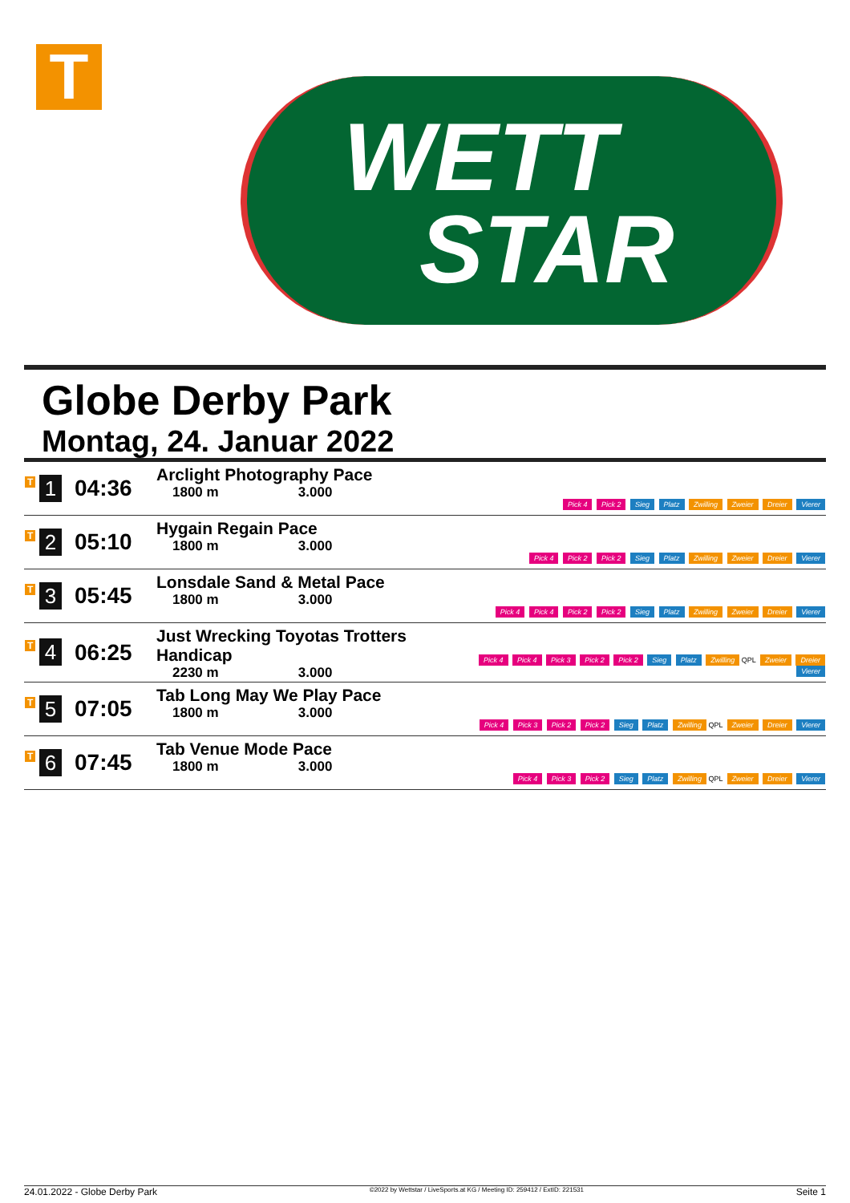T
WETT
STAR
Globe Derby Park
Montag, 24. Januar 2022
| T 1 | 04:36 | Arclight Photography Pace 1800 m 3.000 | Pick 4 Pick 2 Sieg Platz Zwilling Zweier Dreier Vierer |
| T 2 | 05:10 | Hygain Regain Pace 1800 m 3.000 | Pick 4 Pick 2 Pick 2 Sieg Platz Zwilling Zweier Dreier Vierer |
| T 3 | 05:45 | Lonsdale Sand & Metal Pace 1800 m 3.000 | Pick 4 Pick 4 Pick 2 Pick 2 Sieg Platz Zwilling Zweier Dreier Vierer |
| T 4 | 06:25 | Just Wrecking Toyotas Trotters Handicap 2230 m 3.000 | Pick 4 Pick 4 Pick 3 Pick 2 Pick 2 Sieg Platz Zwilling QPL Zweier Dreier Vierer |
| T 5 | 07:05 | Tab Long May We Play Pace 1800 m 3.000 | Pick 4 Pick 3 Pick 2 Pick 2 Sieg Platz Zwilling QPL Zweier Dreier Vierer |
| T 6 | 07:45 | Tab Venue Mode Pace 1800 m 3.000 | Pick 4 Pick 3 Pick 2 Sieg Platz Zwilling QPL Zweier Dreier Vierer |
24.01.2022 - Globe Derby Park ©2022 by Wettstar / LiveSports.at KG / Meeting ID: 259412 / ExtID: 221531 Seite 1